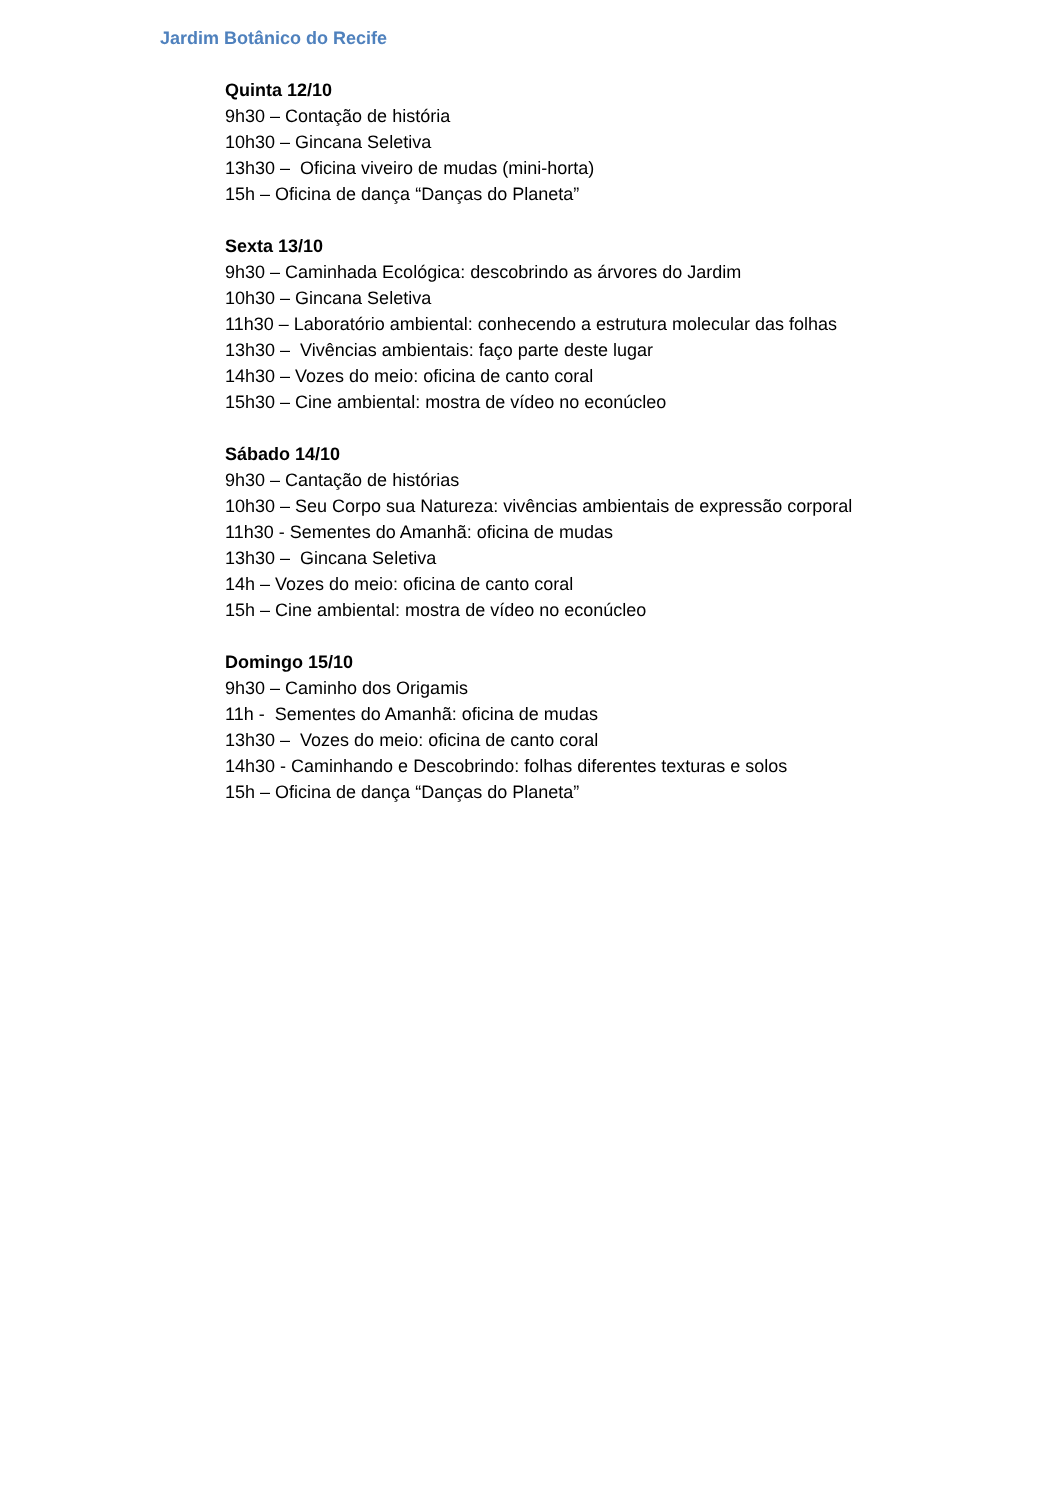Jardim Botânico do Recife
Quinta 12/10
9h30 – Contação de história
10h30 – Gincana Seletiva
13h30 – Oficina viveiro de mudas (mini-horta)
15h – Oficina de dança “Danças do Planeta”
Sexta 13/10
9h30 – Caminhada Ecológica: descobrindo as árvores do Jardim
10h30 – Gincana Seletiva
11h30 – Laboratório ambiental: conhecendo a estrutura molecular das folhas
13h30 – Vivências ambientais: faço parte deste lugar
14h30 – Vozes do meio: oficina de canto coral
15h30 – Cine ambiental: mostra de vídeo no econúcleo
Sábado 14/10
9h30 – Cantação de histórias
10h30 – Seu Corpo sua Natureza: vivências ambientais de expressão corporal
11h30 - Sementes do Amanhã: oficina de mudas
13h30 – Gincana Seletiva
14h – Vozes do meio: oficina de canto coral
15h – Cine ambiental: mostra de vídeo no econúcleo
Domingo 15/10
9h30 – Caminho dos Origamis
11h - Sementes do Amanhã: oficina de mudas
13h30 – Vozes do meio: oficina de canto coral
14h30 - Caminhando e Descobrindo: folhas diferentes texturas e solos
15h – Oficina de dança “Danças do Planeta”